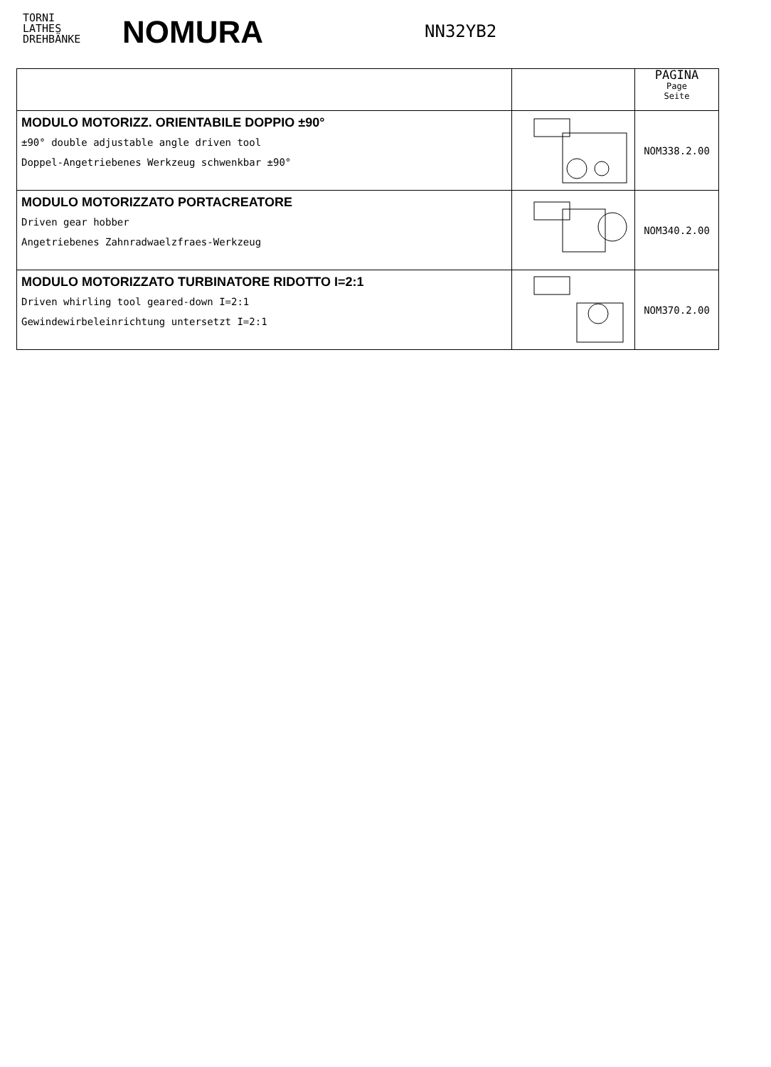TORNI
LATHES
DREHBÄNKE
NOMURA
NN32YB2
| | | PAGINA Page Seite |
| --- | --- | --- |
| MODULO MOTORIZZ. ORIENTABILE DOPPIO ±90° ±90° double adjustable angle driven tool Doppel-Angetriebenes Werkzeug schwenkbar ±90° | | NOM338.2.00 |
| MODULO MOTORIZZATO PORTACREATORE Driven gear hobber Angetriebenes Zahnradwaelzfraes-Werkzeug | | NOM340.2.00 |
| MODULO MOTORIZZATO TURBINATORE RIDOTTO I=2:1 Driven whirling tool geared-down I=2:1 Gewindewirbeleinrichtung untersetzt I=2:1 | | NOM370.2.00 |